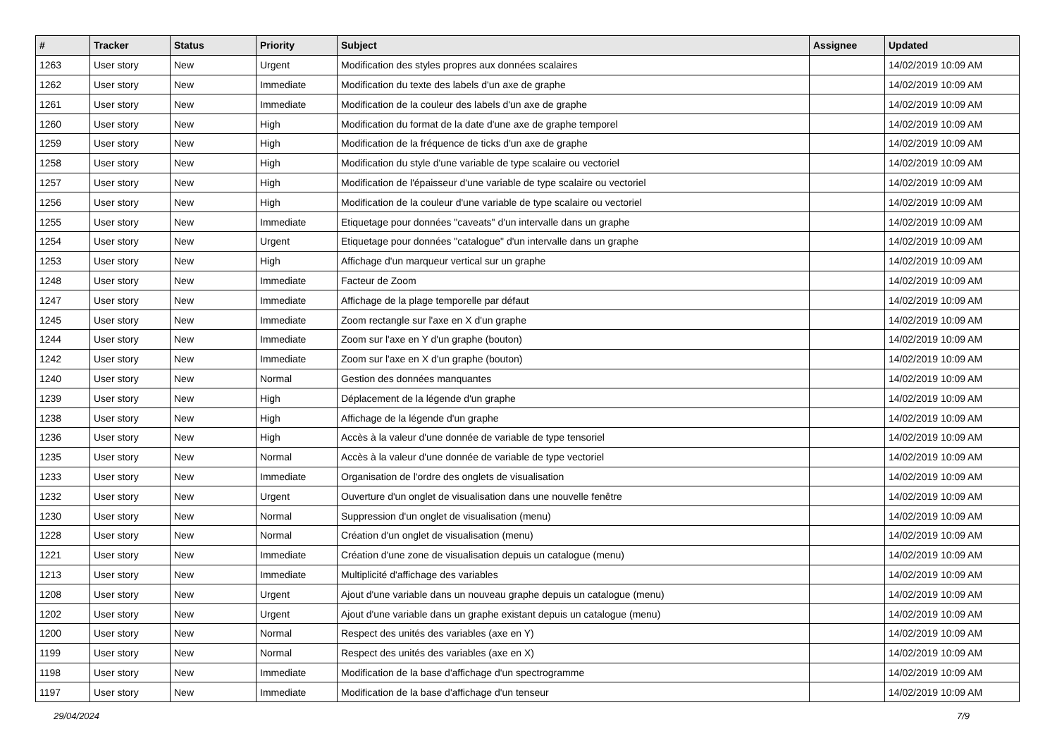| # | Tracker | Status | Priority | Subject | Assignee | Updated |
| --- | --- | --- | --- | --- | --- | --- |
| 1263 | User story | New | Urgent | Modification des styles propres aux données scalaires | | 14/02/2019 10:09 AM |
| 1262 | User story | New | Immediate | Modification du texte des labels d'un axe de graphe | | 14/02/2019 10:09 AM |
| 1261 | User story | New | Immediate | Modification de la couleur des labels d'un axe de graphe | | 14/02/2019 10:09 AM |
| 1260 | User story | New | High | Modification du format de la date d'une axe de graphe temporel | | 14/02/2019 10:09 AM |
| 1259 | User story | New | High | Modification de la fréquence de ticks d'un axe de graphe | | 14/02/2019 10:09 AM |
| 1258 | User story | New | High | Modification du style d'une variable de type scalaire ou vectoriel | | 14/02/2019 10:09 AM |
| 1257 | User story | New | High | Modification de l'épaisseur d'une variable de type scalaire ou vectoriel | | 14/02/2019 10:09 AM |
| 1256 | User story | New | High | Modification de la couleur d'une variable de type scalaire ou vectoriel | | 14/02/2019 10:09 AM |
| 1255 | User story | New | Immediate | Etiquetage pour données "caveats" d'un intervalle dans un graphe | | 14/02/2019 10:09 AM |
| 1254 | User story | New | Urgent | Etiquetage pour données "catalogue" d'un intervalle dans un graphe | | 14/02/2019 10:09 AM |
| 1253 | User story | New | High | Affichage d'un marqueur vertical sur un graphe | | 14/02/2019 10:09 AM |
| 1248 | User story | New | Immediate | Facteur de Zoom | | 14/02/2019 10:09 AM |
| 1247 | User story | New | Immediate | Affichage de la plage temporelle par défaut | | 14/02/2019 10:09 AM |
| 1245 | User story | New | Immediate | Zoom rectangle sur l'axe en X d'un graphe | | 14/02/2019 10:09 AM |
| 1244 | User story | New | Immediate | Zoom sur l'axe en Y d'un graphe (bouton) | | 14/02/2019 10:09 AM |
| 1242 | User story | New | Immediate | Zoom sur l'axe en X d'un graphe (bouton) | | 14/02/2019 10:09 AM |
| 1240 | User story | New | Normal | Gestion des données manquantes | | 14/02/2019 10:09 AM |
| 1239 | User story | New | High | Déplacement de la légende d'un graphe | | 14/02/2019 10:09 AM |
| 1238 | User story | New | High | Affichage de la légende d'un graphe | | 14/02/2019 10:09 AM |
| 1236 | User story | New | High | Accès à la valeur d'une donnée de variable de type tensoriel | | 14/02/2019 10:09 AM |
| 1235 | User story | New | Normal | Accès à la valeur d'une donnée de variable de type vectoriel | | 14/02/2019 10:09 AM |
| 1233 | User story | New | Immediate | Organisation de l'ordre des onglets de visualisation | | 14/02/2019 10:09 AM |
| 1232 | User story | New | Urgent | Ouverture d'un onglet de visualisation dans une nouvelle fenêtre | | 14/02/2019 10:09 AM |
| 1230 | User story | New | Normal | Suppression d'un onglet de visualisation (menu) | | 14/02/2019 10:09 AM |
| 1228 | User story | New | Normal | Création d'un onglet de visualisation (menu) | | 14/02/2019 10:09 AM |
| 1221 | User story | New | Immediate | Création d'une zone de visualisation depuis un catalogue (menu) | | 14/02/2019 10:09 AM |
| 1213 | User story | New | Immediate | Multiplicité d'affichage des variables | | 14/02/2019 10:09 AM |
| 1208 | User story | New | Urgent | Ajout d'une variable dans un nouveau graphe depuis un catalogue (menu) | | 14/02/2019 10:09 AM |
| 1202 | User story | New | Urgent | Ajout d'une variable dans un graphe existant depuis un catalogue (menu) | | 14/02/2019 10:09 AM |
| 1200 | User story | New | Normal | Respect des unités des variables (axe en Y) | | 14/02/2019 10:09 AM |
| 1199 | User story | New | Normal | Respect des unités des variables (axe en X) | | 14/02/2019 10:09 AM |
| 1198 | User story | New | Immediate | Modification de la base d'affichage d'un spectrogramme | | 14/02/2019 10:09 AM |
| 1197 | User story | New | Immediate | Modification de la base d'affichage d'un tenseur | | 14/02/2019 10:09 AM |
29/04/2024 7/9